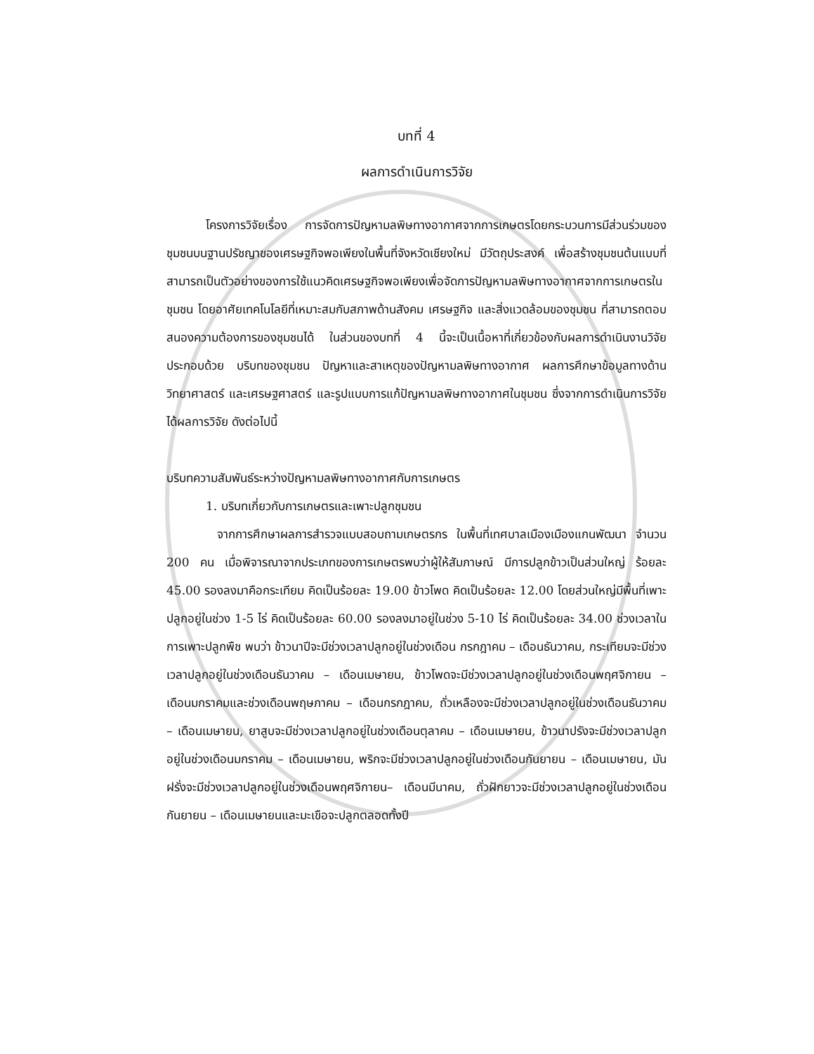บทที่ 4
ผลการดำเนินการวิจัย
โครงการวิจัยเรื่อง การจัดการปัญหามลพิษทางอากาศจากการเกษตรโดยกระบวนการมีส่วนร่วมของชุมชนบนฐานปรัชญาของเศรษฐกิจพอเพียงในพื้นที่จังหวัดเชียงใหม่ มีวัตถุประสงค์ เพื่อสร้างชุมชนต้นแบบที่สามารถเป็นตัวอย่างของการใช้แนวคิดเศรษฐกิจพอเพียงเพื่อจัดการปัญหามลพิษทางอากาศจากการเกษตรในชุมชน โดยอาศัยเทคโนโลยีที่เหมาะสมกับสภาพด้านสังคม เศรษฐกิจ และสิ่งแวดล้อมของชุมชน ที่สามารถตอบสนองความต้องการของชุมชนได้ ในส่วนของบทที่ 4 นี้จะเป็นเนื้อหาที่เกี่ยวข้องกับผลการดำเนินงานวิจัย ประกอบด้วย บริบทของชุมชน ปัญหาและสาเหตุของปัญหามลพิษทางอากาศ ผลการศึกษาข้อมูลทางด้านวิทยาศาสตร์ และเศรษฐศาสตร์ และรูปแบบการแก้ปัญหามลพิษทางอากาศในชุมชน ซึ่งจากการดำเนินการวิจัยได้ผลการวิจัย ดังต่อไปนี้
บริบทความสัมพันธ์ระหว่างปัญหามลพิษทางอากาศกับการเกษตร
1. บริบทเกี่ยวกับการเกษตรและเพาะปลูกชุมชน
จากการศึกษาผลการสำรวจแบบสอบถามเกษตรกร ในพื้นที่เทศบาลเมืองเมืองแกนพัฒนา จำนวน 200 คน เมื่อพิจารณาจากประเภทของการเกษตรพบว่าผู้ให้สัมภาษณ์ มีการปลูกข้าวเป็นส่วนใหญ่ ร้อยละ 45.00 รองลงมาคือกระเทียม คิดเป็นร้อยละ 19.00 ข้าวโพด คิดเป็นร้อยละ 12.00 โดยส่วนใหญ่มีพื้นที่เพาะปลูกอยู่ในช่วง 1-5 ไร่ คิดเป็นร้อยละ 60.00 รองลงมาอยู่ในช่วง 5-10 ไร่ คิดเป็นร้อยละ 34.00 ช่วงเวลาในการเพาะปลูกพืช พบว่า ข้าวนาปีจะมีช่วงเวลาปลูกอยู่ในช่วงเดือน กรกฎาคม – เดือนธันวาคม, กระเทียมจะมีช่วงเวลาปลูกอยู่ในช่วงเดือนธันวาคม – เดือนเมษายน, ข้าวโพดจะมีช่วงเวลาปลูกอยู่ในช่วงเดือนพฤศจิกายน – เดือนมกราคมและช่วงเดือนพฤษภาคม – เดือนกรกฎาคม, ถั่วเหลืองจะมีช่วงเวลาปลูกอยู่ในช่วงเดือนธันวาคม – เดือนเมษายน, ยาสูบจะมีช่วงเวลาปลูกอยู่ในช่วงเดือนตุลาคม – เดือนเมษายน, ข้าวนาปรังจะมีช่วงเวลาปลูกอยู่ในช่วงเดือนมกราคม – เดือนเมษายน, พริกจะมีช่วงเวลาปลูกอยู่ในช่วงเดือนกันยายน – เดือนเมษายน, มันฝรั่งจะมีช่วงเวลาปลูกอยู่ในช่วงเดือนพฤศจิกายน– เดือนมีนาคม, ถั่วฝักยาวจะมีช่วงเวลาปลูกอยู่ในช่วงเดือนกันยายน – เดือนเมษายนและมะเขือจะปลูกตลอดทั้งปี